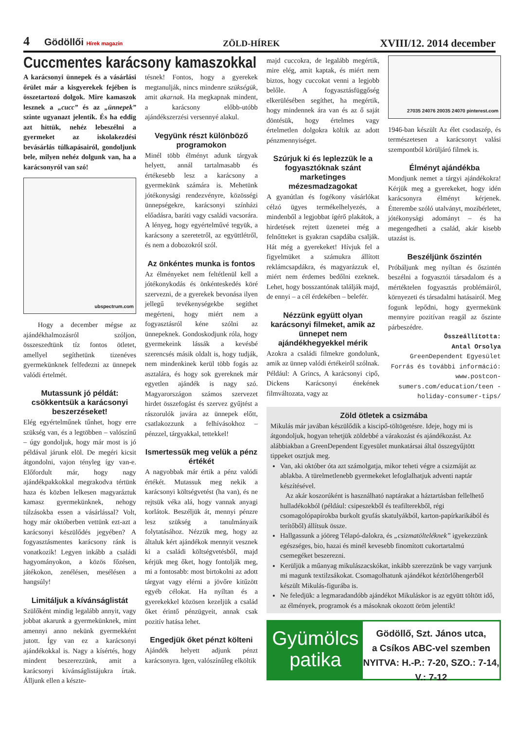4 Gödöllői Hírek magazin
ZÖLD-HÍREK
XVIII/12. 2014 december
Cuccmentes karácsony kamaszokkal
A karácsonyi ünnepek és a vásárlási őrület már a kisgyerekek fejében is összetartozó dolgok. Mire kamaszok lesznek a „cucc” és az „ünnepek” szinte ugyanazt jelentik. És ha eddig azt hittük, nehéz lebeszélni a gyermeket az iskolakezdési bevásárlás túlkapásairól, gondoljunk bele, milyen nehéz dolgunk van, ha a karácsonyról van szó!
ubspectrum.com
Hogy a december mégse az ajándékhalmozásról szóljon, összeszedtünk tíz fontos ötletet, amellyel segíthetünk tizenéves gyermekünknek felfedezni az ünnepek valódi értelmét.
Mutassunk jó példát: csökkentsük a karácsonyi beszerzéseket!
Elég egyértelműnek tűnhet, hogy erre szükség van, és a legtöbben – valószínű – úgy gondoljuk, hogy már most is jó példával járunk elöl. De megéri kicsit átgondolni, vajon tényleg így van-e. Előfordult már, hogy nagy ajándékpakkokkal megrakodva tértünk haza és közben lelkesen magyaráztuk kamasz gyermekünknek, nehogy túlzásokba essen a vásárlással? Volt, hogy már októberben vettünk ezt-azt a karácsonyi készülődés jegyében? A fogyasztásmentes karácsony ránk is vonatkozik! Legyen inkább a családi hagyományokon, a közös főzésen, játékokon, zenélésen, mesélésen a hangsúly!
Limitáljuk a kívánságlistát
Szülőként mindig legalább annyit, vagy jobbat akarunk a gyermekünknek, mint amennyi anno nekünk gyermekként jutott. Így van ez a karácsonyi ajándékokkal is. Nagy a kísértés, hogy mindent beszerezzünk, amit a karácsonyi kívánságlistájukra írtak. Álljunk ellen a készte-
tésnek! Fontos, hogy a gyerekek megtanulják, nincs mindenre szükségük, amit akarnak. Ha megkapnak mindent, a karácsony előbb-utóbb ajándékszerzési versennyé alakul.
Vegyünk részt különböző programokon
Minél több élményt adunk tárgyak helyett, annál tartalmasabb és értékesebb lesz a karácsony a gyermekünk számára is. Mehetünk jótékonysági rendezvényre, közösségi ünnepségekre, karácsonyi színházi előadásra, baráti vagy családi vacsorára. A lényeg, hogy egyértelművé tegyük, a karácsony a szeretetről, az együttlétről, és nem a dobozokról szól.
Az önkéntes munka is fontos
Az élményeket nem feltétlenül kell a jótékonykodás és önkénteskedés köré szervezni, de a gyerekek bevonása ilyen jellegű tevékenységekbe segíthet megérteni, hogy miért nem a fogyasztásról kéne szólni az ünnepeknek. Gondoskodjunk róla, hogy gyermekeink lássák a kevésbé szerencsés másik oldalt is, hogy tudják, nem mindenkinek kerül több fogás az asztalára, és hogy sok gyereknek már egyetlen ajándék is nagy szó. Magyarországon számos szervezet hirdet összefogást és szervez gyűjtést a rászorulók javára az ünnepek előtt, csatlakozzunk a felhívásokhoz – pénzzel, tárgyakkal, tettekkel!
Ismertessük meg velük a pénz értékét
A nagyobbak már értik a pénz valódi értékét. Mutassuk meg nekik a karácsonyi költségvetést (ha van), és ne rejtsük véka alá, hogy vannak anyagi korlátok. Beszéljük át, mennyi pénzre lesz szükség a tanulmányaik folytatásához. Nézzük meg, hogy az általuk kért ajándékok mennyit vesznek ki a családi költségvetésből, majd kérjük meg őket, hogy fontolják meg, mi a fontosabb: most birtokolni az adott tárgyat vagy elérni a jövőre kitűzött egyéb célokat. Ha nyíltan és a gyerekekkel közösen kezeljük a család őket érintő pénzügyeit, annak csak pozitív hatása lehet.
Engedjük őket pénzt költeni
Ajándék helyett adjunk pénzt karácsonyra. Igen, valószínűleg elköltik
majd cuccokra, de legalább megértik, mire elég, amit kaptak, és miért nem biztos, hogy cuccokat venni a legjobb belőle. A fogyasztásfüggőség elkerülésében segíthet, ha megértik, hogy mindennek ára van és az ő saját döntésük, hogy értelmes vagy értelmetlen dolgokra költik az adott pénzmennyiséget.
Szúrjuk ki és leplezzük le a fogyasztóknak szánt marketinges mézesmadzagokat
A gyanútlan és fogékony vásárlókat célzó ügyes termékelhelyezés, a mindenből a legjobbat ígérő plakátok, a hirdetések rejtett üzenetei még a felnőtteket is gyakran csapdába csalják. Hát még a gyerekeket! Hívjuk fel a figyelmüket a számukra állított reklámcsapdákra, és magyarázzuk el, miért nem érdemes bedőlni ezeknek. Lehet, hogy bosszantónak találják majd, de ennyi – a cél érdekében – belefér.
Nézzünk együtt olyan karácsonyi filmeket, amik az ünnepet nem ajándékhegyekkel mérik
Azokra a családi filmekre gondolunk, amik az ünnep valódi értékeiről szólnak. Például: A Grincs, A karácsonyi cipő, Dickens Karácsonyi énekének filmváltozata, vagy az
27035 24076 20035 24070 pinterest.com
1946-ban készült Az élet csodaszép, és természetesen a karácsonyt valási szempontból körüljáró filmek is.
Élményt ajándékba
Mondjunk nemet a tárgyi ajándékokra! Kérjük meg a gyerekeket, hogy idén karácsonyra élményt kérjenek. Étterembe szóló utalványt, mozibérletet, jótékonysági adományt – és ha megengedheti a család, akár kisebb utazást is.
Beszéljünk őszintén
Próbáljunk meg nyíltan és őszintén beszélni a fogyasztói társadalom és a mértéktelen fogyasztás problémáiról, környezeti és társadalmi hatásairól. Meg fogunk lepődni, hogy gyermekünk mennyire pozitívan reagál az őszinte párbeszédre.
Összeállította:
Antal Orsolya
GreenDependent Egyesület
Forrás és további információ: www.postcon-sumers.com/education/teen -holiday-consumer-tips/
Zöld ötletek a csizmába
Mikulás már javában készülődik a kiscipő-töltögetésre. Ideje, hogy mi is átgondoljuk, hogyan tehetjük zöldebbé a várakozást és ajándékozást. Az alábbiakban a GreenDependent Egyesület munkatársai által összegyűjtött tippeket osztjuk meg.
Van, aki október óta azt számolgatja, mikor teheti végre a csizmáját az ablakba. A türelmetlenebb gyermekeket lefoglalhatjuk adventi naptár készítésével.
Az akár koszorúként is használható naptárakat a háztartásban fellelhető hulladékokból (például: csipeszekből és teafilterekből, régi csomagolópapírokba burkolt gyufás skatulyákból, karton-papírkarikából és terítőből) állítsuk össze.
Hallgassunk a jóöreg Télapó-dalokra, és „csizmatölteléknek” igyekezzünk egészséges, bio, hazai és minél kevesebb finomított cukortartalmú csemegéket beszerezni.
Kerüljük a műanyag mikulászacskókat, inkább szerezzünk be vagy varrjunk mi magunk textilzsákokat. Csomagolhatunk ajándékot kéztörlőhengerből készült Mikulás-figurába is.
Ne feledjük: a legmaradandóbb ajándékot Mikuláskor is az együtt töltött idő, az élmények, programok és a másoknak okozott öröm jelentik!
Gyümölcs patika
Gödöllő, Szt. János utca,
a Csíkos ABC-vel szemben
NYITVA: H.-P.: 7-20, SZO.: 7-14, V.: 7-12